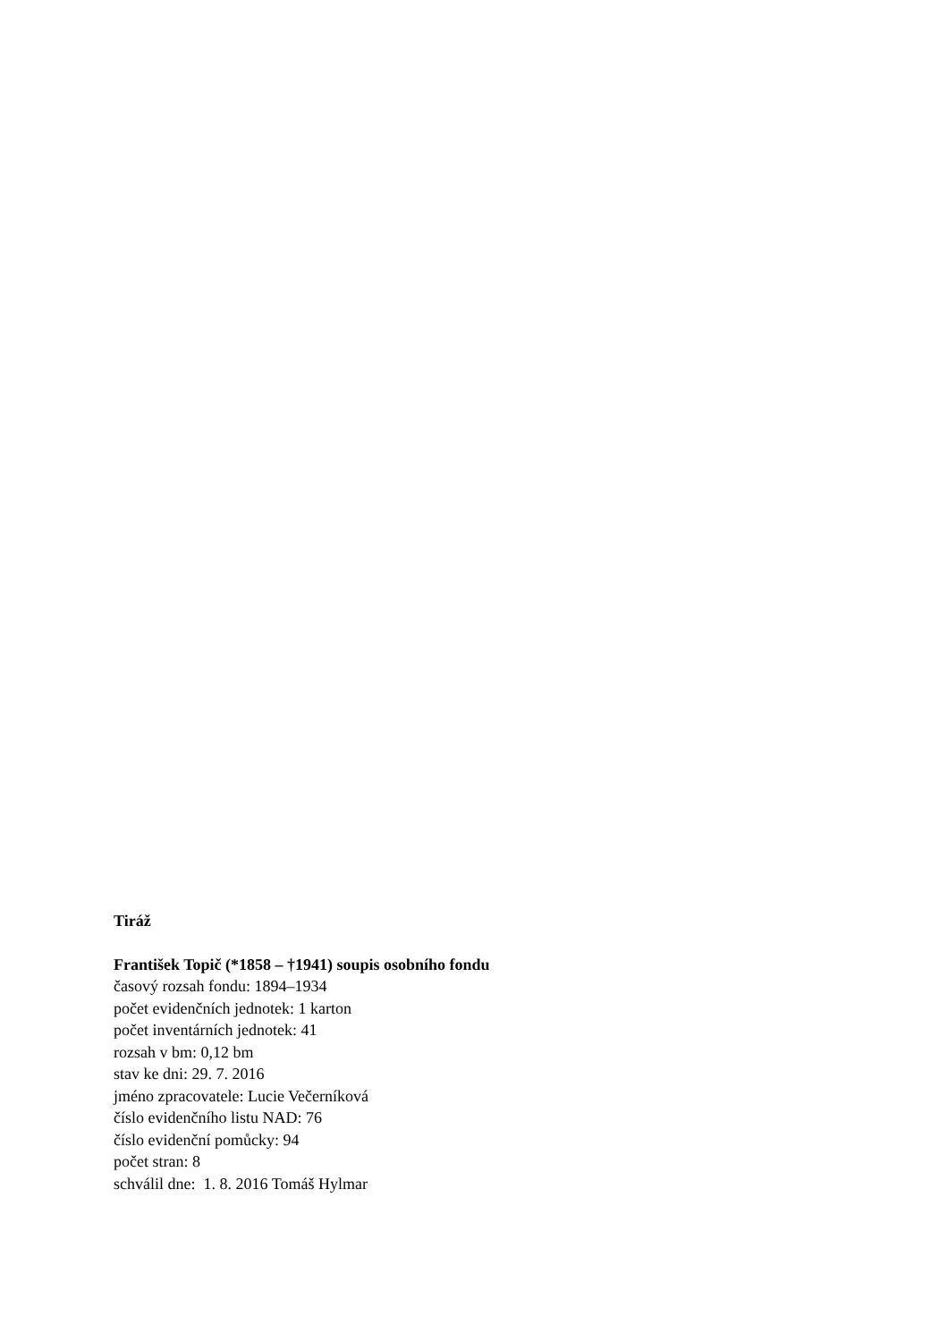Tiráž
František Topič (*1858 – †1941) soupis osobního fondu
časový rozsah fondu: 1894–1934
počet evidenčních jednotek: 1 karton
počet inventárních jednotek: 41
rozsah v bm: 0,12 bm
stav ke dni: 29. 7. 2016
jméno zpracovatele: Lucie Večerníková
číslo evidenčního listu NAD: 76
číslo evidenční pomůcky: 94
počet stran: 8
schválil dne: 1. 8. 2016 Tomáš Hylmar